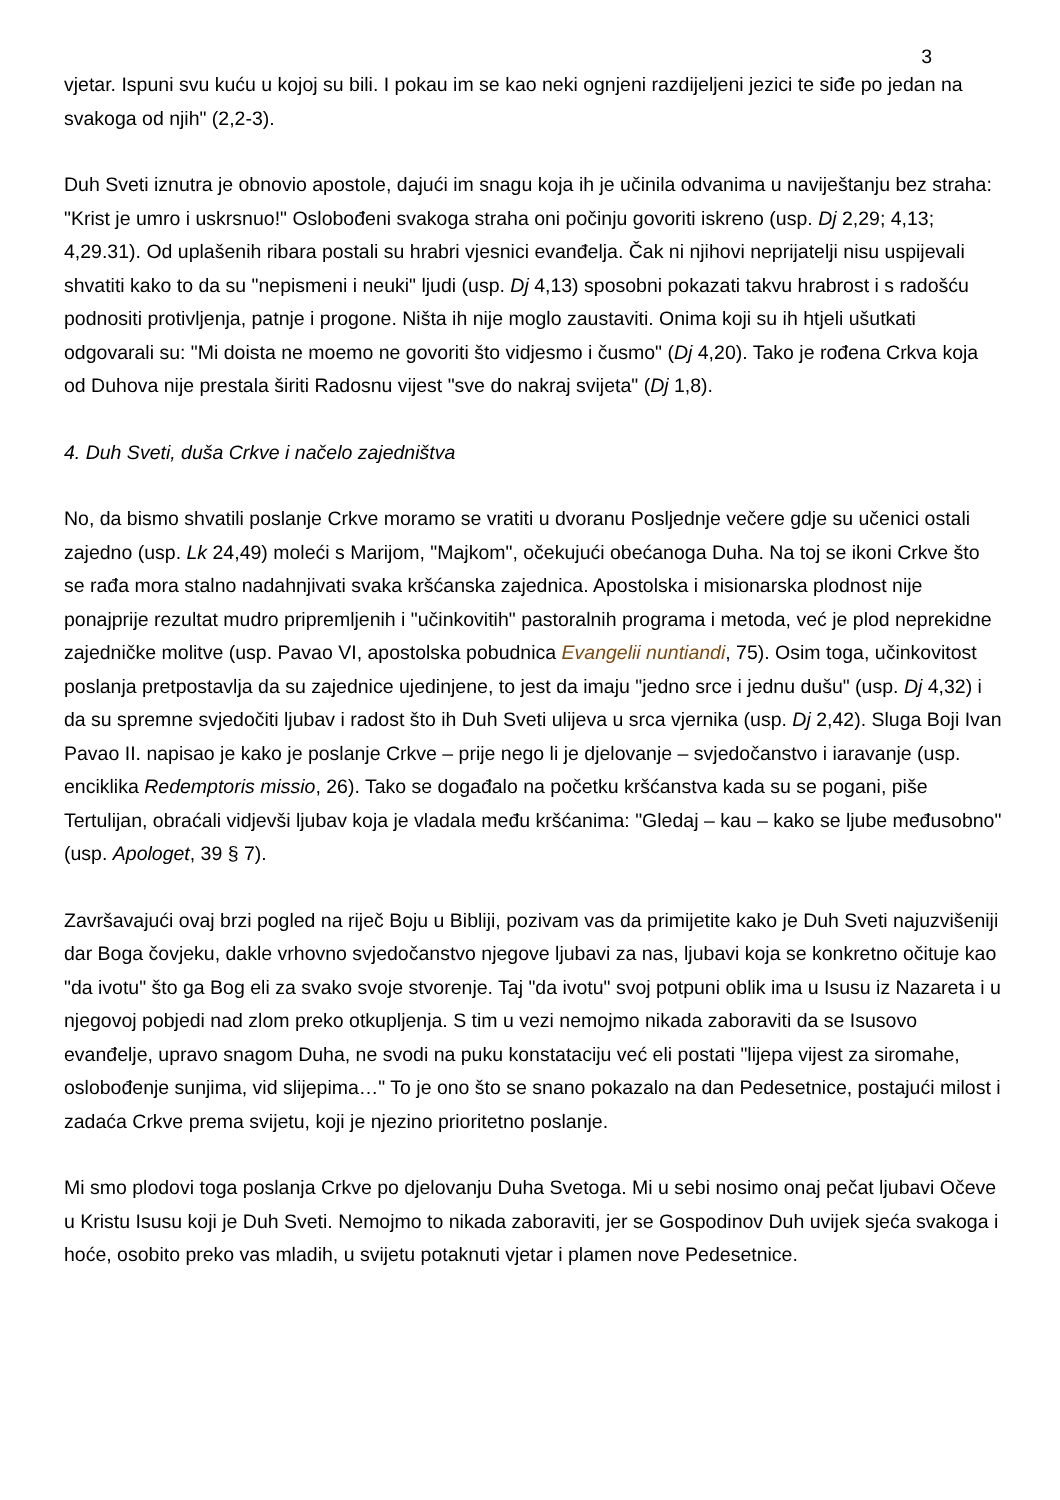3
vjetar. Ispuni svu kuću u kojoj su bili. I pokau im se kao neki ognjeni razdijeljeni jezici te siđe po jedan na svakoga od njih" (2,2-3).
Duh Sveti iznutra je obnovio apostole, dajući im snagu koja ih je učinila odvanima u naviještanju bez straha: "Krist je umro i uskrsnuo!" Oslobođeni svakoga straha oni počinju govoriti iskreno (usp. Dj 2,29; 4,13; 4,29.31). Od uplašenih ribara postali su hrabri vjesnici evanđelja. Čak ni njihovi neprijatelji nisu uspijevali shvatiti kako to da su "nepismeni i neuki" ljudi (usp. Dj 4,13) sposobni pokazati takvu hrabrost i s radošću podnositi protivljenja, patnje i progone. Ništa ih nije moglo zaustaviti. Onima koji su ih htjeli ušutkati odgovarali su: "Mi doista ne moemo ne govoriti što vidjesmo i čusmo" (Dj 4,20). Tako je rođena Crkva koja od Duhova nije prestala širiti Radosnu vijest "sve do nakraj svijeta" (Dj 1,8).
4. Duh Sveti, duša Crkve i načelo zajedništva
No, da bismo shvatili poslanje Crkve moramo se vratiti u dvoranu Posljednje večere gdje su učenici ostali zajedno (usp. Lk 24,49) moleći s Marijom, "Majkom", očekujući obećanoga Duha. Na toj se ikoni Crkve što se rađa mora stalno nadahnjivati svaka kršćanska zajednica. Apostolska i misionarska plodnost nije ponajprije rezultat mudro pripremljenih i "učinkovitih" pastoralnih programa i metoda, već je plod neprekidne zajedničke molitve (usp. Pavao VI, apostolska pobudnica Evangelii nuntiandi, 75). Osim toga, učinkovitost poslanja pretpostavlja da su zajednice ujedinjene, to jest da imaju "jedno srce i jednu dušu" (usp. Dj 4,32) i da su spremne svjedočiti ljubav i radost što ih Duh Sveti ulijeva u srca vjernika (usp. Dj 2,42). Sluga Boji Ivan Pavao II. napisao je kako je poslanje Crkve – prije nego li je djelovanje – svjedočanstvo i iaravanje (usp. enciklika Redemptoris missio, 26). Tako se događalo na početku kršćanstva kada su se pogani, piše Tertulijan, obraćali vidjevši ljubav koja je vladala među kršćanima: "Gledaj – kau – kako se ljube međusobno" (usp. Apologet, 39 § 7).
Završavajući ovaj brzi pogled na riječ Boju u Bibliji, pozivam vas da primijetite kako je Duh Sveti najuzvišeniji dar Boga čovjeku, dakle vrhovno svjedočanstvo njegove ljubavi za nas, ljubavi koja se konkretno očituje kao "da ivotu" što ga Bog eli za svako svoje stvorenje. Taj "da ivotu" svoj potpuni oblik ima u Isusu iz Nazareta i u njegovoj pobjedi nad zlom preko otkupljenja. S tim u vezi nemojmo nikada zaboraviti da se Isusovo evanđelje, upravo snagom Duha, ne svodi na puku konstataciju već eli postati "lijepa vijest za siromahe, oslobođenje sunjima, vid slijepima…" To je ono što se snano pokazalo na dan Pedesetnice, postajući milost i zadaća Crkve prema svijetu, koji je njezino prioritetno poslanje.
Mi smo plodovi toga poslanja Crkve po djelovanju Duha Svetoga. Mi u sebi nosimo onaj pečat ljubavi Očeve u Kristu Isusu koji je Duh Sveti. Nemojmo to nikada zaboraviti, jer se Gospodinov Duh uvijek sjeća svakoga i hoće, osobito preko vas mladih, u svijetu potaknuti vjetar i plamen nove Pedesetnice.